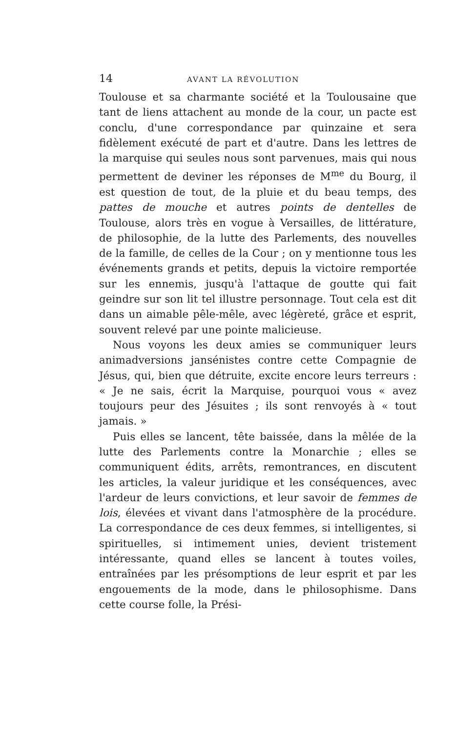14 AVANT LA RÉVOLUTION
Toulouse et sa charmante société et la Toulousaine que tant de liens attachent au monde de la cour, un pacte est conclu, d'une correspondance par quinzaine et sera fidèlement exécuté de part et d'autre. Dans les lettres de la marquise qui seules nous sont parvenues, mais qui nous permettent de deviner les réponses de M<sup>me</sup> du Bourg, il est question de tout, de la pluie et du beau temps, des pattes de mouche et autres points de dentelles de Toulouse, alors très en vogue à Versailles, de littérature, de philosophie, de la lutte des Parlements, des nouvelles de la famille, de celles de la Cour ; on y mentionne tous les événements grands et petits, depuis la victoire remportée sur les ennemis, jusqu'à l'attaque de goutte qui fait geindre sur son lit tel illustre personnage. Tout cela est dit dans un aimable pêle-mêle, avec légèreté, grâce et esprit, souvent relevé par une pointe malicieuse.
Nous voyons les deux amies se communiquer leurs animadversions jansénistes contre cette Compagnie de Jésus, qui, bien que détruite, excite encore leurs terreurs : « Je ne sais, écrit la Marquise, pourquoi vous « avez toujours peur des Jésuites ; ils sont renvoyés à « tout jamais. »
Puis elles se lancent, tête baissée, dans la mêlée de la lutte des Parlements contre la Monarchie ; elles se communiquent édits, arrêts, remontrances, en discutent les articles, la valeur juridique et les conséquences, avec l'ardeur de leurs convictions, et leur savoir de femmes de lois, élevées et vivant dans l'atmosphère de la procédure. La correspondance de ces deux femmes, si intelligentes, si spirituelles, si intimement unies, devient tristement intéressante, quand elles se lancent à toutes voiles, entraînées par les présomptions de leur esprit et par les engouements de la mode, dans le philosophisme. Dans cette course folle, la Prési-